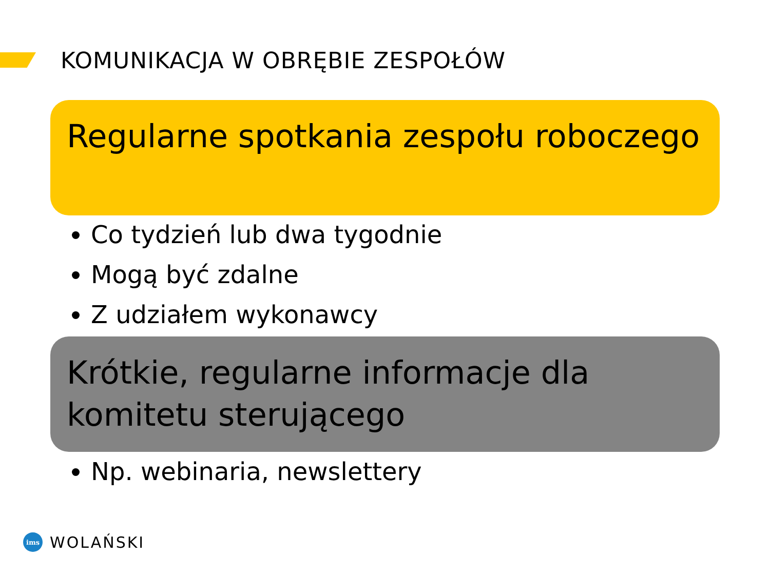KOMUNIKACJA W OBRĘBIE ZESPOŁÓW
Regularne spotkania zespołu roboczego
Co tydzień lub dwa tygodnie
Mogą być zdalne
Z udziałem wykonawcy
Krótkie, regularne informacje dla komitetu sterującego
Np. webinaria, newslettery
ims
WOLAŃSKI